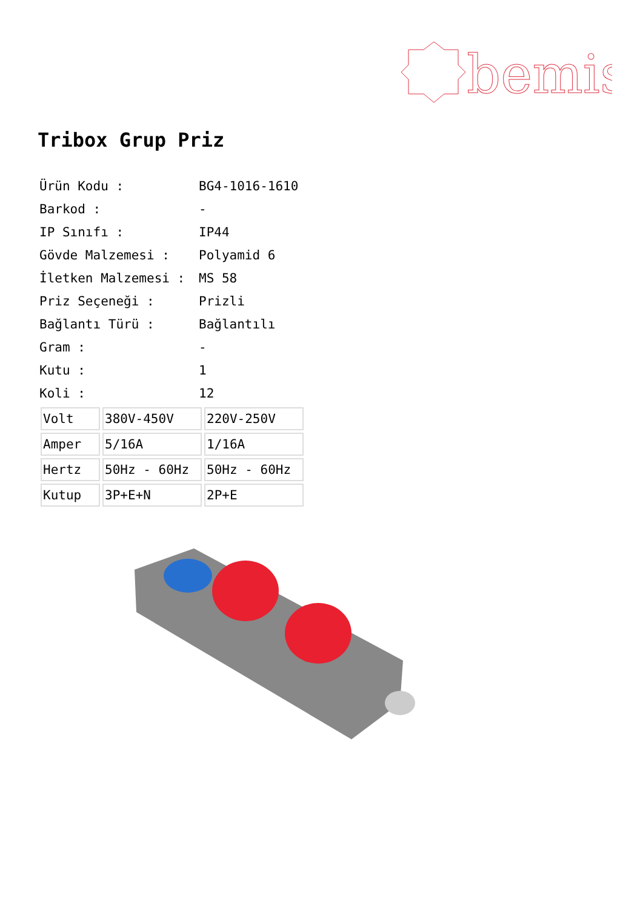bemis
Tribox Grup Priz
Ürün Kodu : BG4-1016-1610
Barkod : -
IP Sınıfı : IP44
Gövde Malzemesi : Polyamid 6
İletken Malzemesi : MS 58
Priz Seçeneği : Prizli
Bağlantı Türü : Bağlantılı
Gram : -
Kutu : 1
Koli : 12
| Volt | 380V-450V | 220V-250V |
| Amper | 5/16A | 1/16A |
| Hertz | 50Hz - 60Hz | 50Hz - 60Hz |
| Kutup | 3P+E+N | 2P+E |